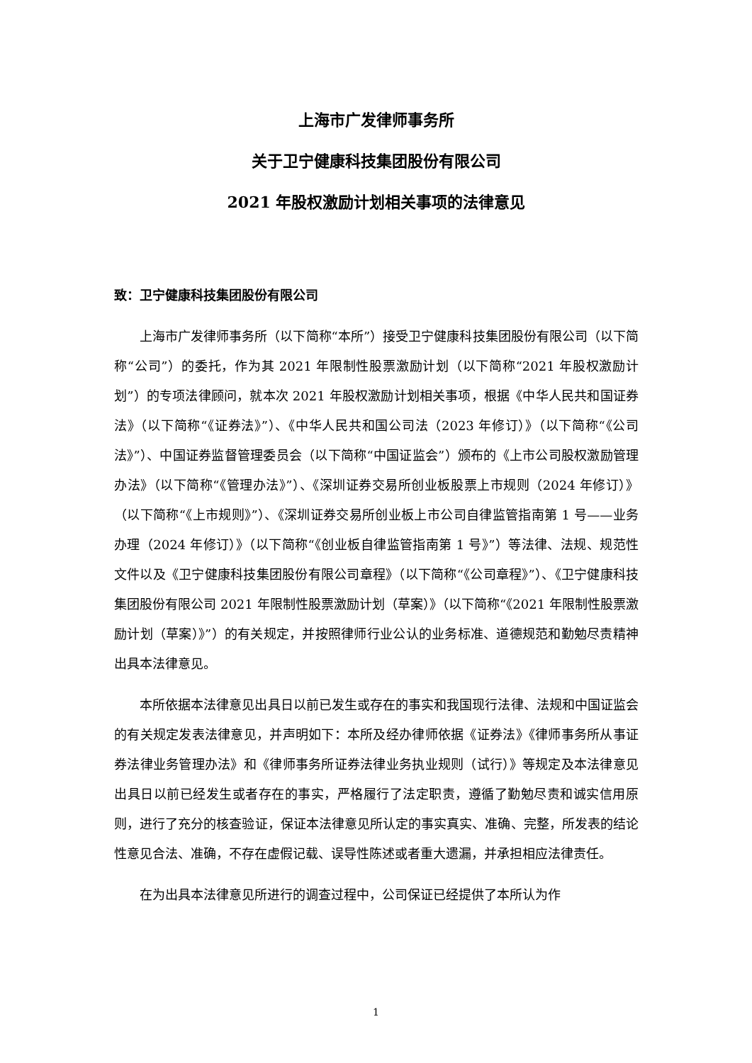上海市广发律师事务所
关于卫宁健康科技集团股份有限公司
2021 年股权激励计划相关事项的法律意见
致：卫宁健康科技集团股份有限公司
上海市广发律师事务所（以下简称“本所”）接受卫宁健康科技集团股份有限公司（以下简称“公司”）的委托，作为其 2021 年限制性股票激励计划（以下简称“2021 年股权激励计划”）的专项法律顾问，就本次 2021 年股权激励计划相关事项，根据《中华人民共和国证券法》（以下简称“《证券法》”）、《中华人民共和国公司法（2023 年修订）》（以下简称“《公司法》”）、中国证券监督管理委员会（以下简称“中国证监会”）颁布的《上市公司股权激励管理办法》（以下简称“《管理办法》”）、《深圳证券交易所创业板股票上市规则（2024 年修订）》（以下简称“《上市规则》”）、《深圳证券交易所创业板上市公司自律监管指南第 1 号——业务办理（2024 年修订）》（以下简称“《创业板自律监管指南第 1 号》”）等法律、法规、规范性文件以及《卫宁健康科技集团股份有限公司章程》（以下简称“《公司章程》”）、《卫宁健康科技集团股份有限公司 2021 年限制性股票激励计划（草案）》（以下简称“《2021 年限制性股票激励计划（草案）》”）的有关规定，并按照律师行业公认的业务标准、道德规范和勤勉尽责精神出具本法律意见。
本所依据本法律意见出具日以前已发生或存在的事实和我国现行法律、法规和中国证监会的有关规定发表法律意见，并声明如下：本所及经办律师依据《证券法》《律师事务所从事证券法律业务管理办法》和《律师事务所证券法律业务执业规则（试行）》等规定及本法律意见出具日以前已经发生或者存在的事实，严格履行了法定职责，遵循了勤勉尽责和诚实信用原则，进行了充分的核查验证，保证本法律意见所认定的事实真实、准确、完整，所发表的结论性意见合法、准确，不存在虚假记载、误导性陈述或者重大遗漏，并承担相应法律责任。
在为出具本法律意见所进行的调查过程中，公司保证已经提供了本所认为作
1